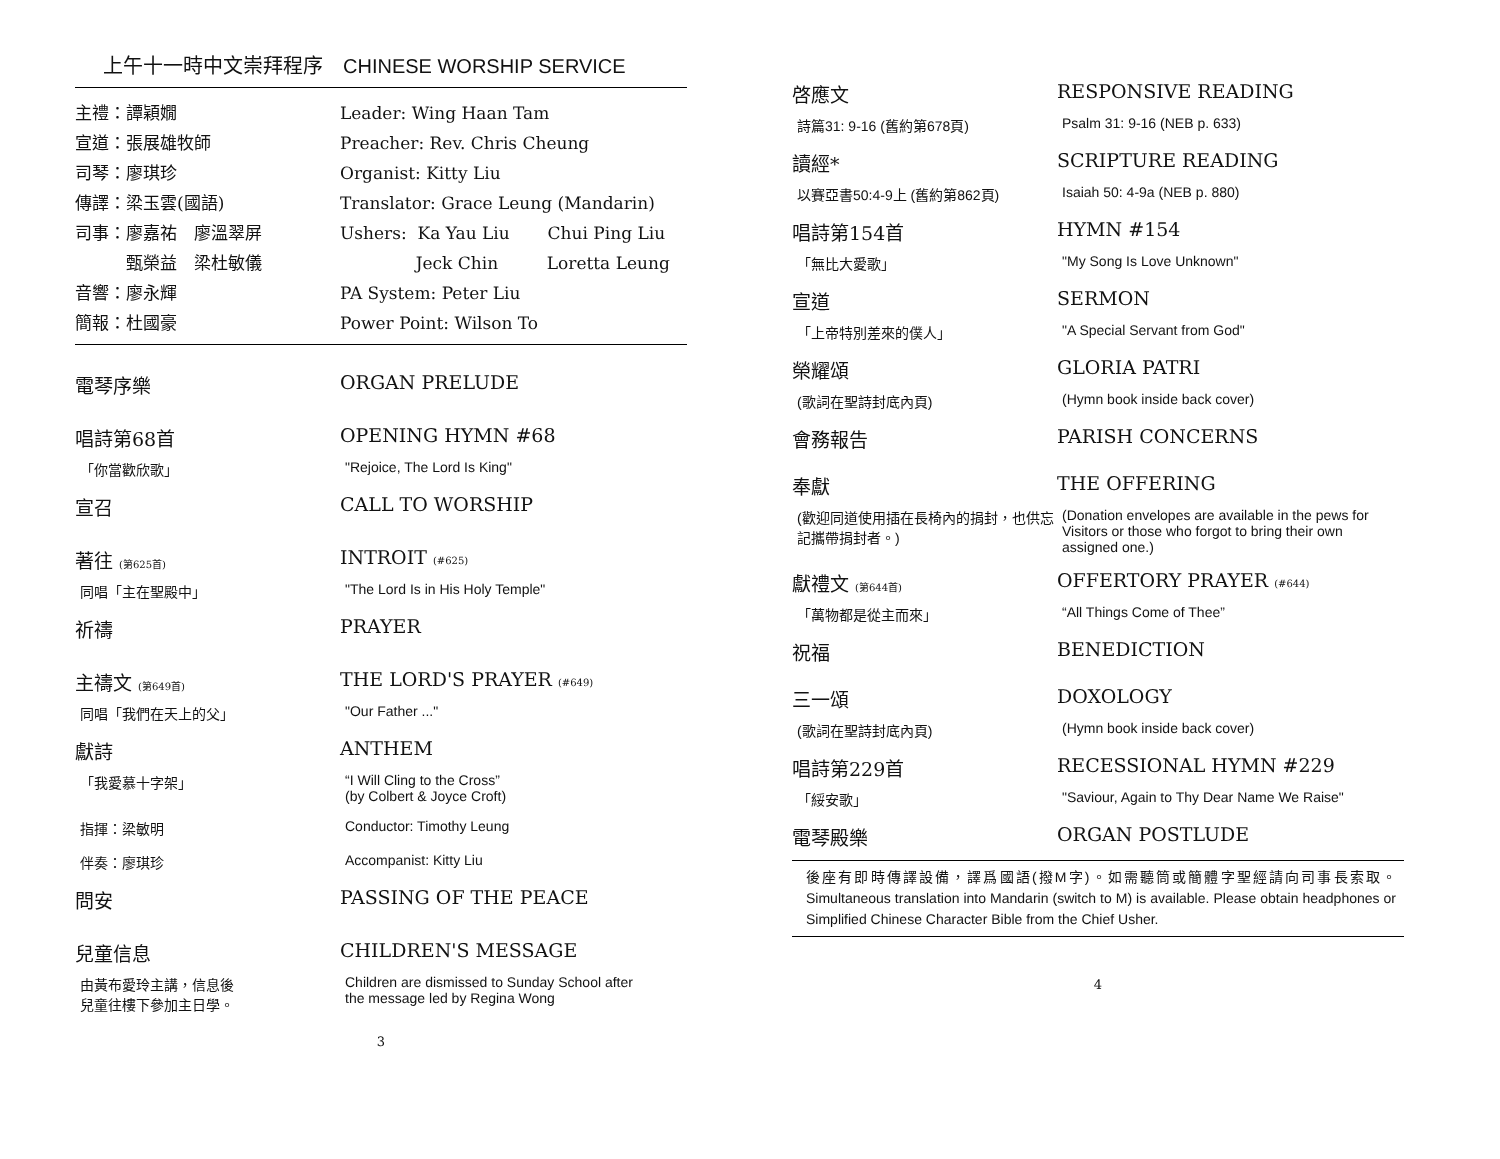上午十一時中文崇拜程序　CHINESE WORSHIP SERVICE
主禮：譚穎嫺 Leader: Wing Haan Tam
宣道：張展雄牧師 Preacher: Rev. Chris Cheung
司琴：廖琪珍 Organist: Kitty Liu
傳譯：梁玉雲(國語) Translator: Grace Leung (Mandarin)
司事：廖嘉祐　廖溫翠屏 Ushers: Ka Yau Liu Chui Ping Liu
　　　甄榮益　梁杜敏儀 Jeck Chin Loretta Leung
音響：廖永輝 PA System: Peter Liu
簡報：杜國豪 Power Point: Wilson To
電琴序樂 ORGAN PRELUDE
唱詩第68首 OPENING HYMN #68
「你當歡欣歌」 "Rejoice, The Lord Is King"
宣召 CALL TO WORSHIP
著往 (第625首)
INTROIT (#625)
同唱「主在聖殿中」 "The Lord Is in His Holy Temple"
祈禱 PRAYER
主禱文 (第649首)
THE LORD'S PRAYER (#649)
同唱「我們在天上的父」 "Our Father ..."
獻詩 ANTHEM
「我愛慕十字架」 “I Will Cling to the Cross”
(by Colbert & Joyce Croft)
指揮：梁敏明 Conductor: Timothy Leung
伴奏：廖琪珍 Accompanist: Kitty Liu
問安 PASSING OF THE PEACE
兒童信息 CHILDREN'S MESSAGE
由黃布愛玲主講，信息後
兒童往樓下參加主日學。
Children are dismissed to Sunday School after
the message led by Regina Wong
3
啓應文 RESPONSIVE READING
詩篇31: 9-16 (舊約第678頁) Psalm 31: 9-16 (NEB p. 633)
讀經* SCRIPTURE READING
以賽亞書50:4-9上 (舊約第862頁) Isaiah 50: 4-9a (NEB p. 880)
唱詩第154首 HYMN #154
「無比大愛歌」 "My Song Is Love Unknown"
宣道 SERMON
「上帝特別差來的僕人」 "A Special Servant from God"
榮耀頌 GLORIA PATRI
(歌詞在聖詩封底內頁) (Hymn book inside back cover)
會務報告 PARISH CONCERNS
奉獻 THE OFFERING
(歡迎同道使用插在長椅內的捐封，也供忘記攜帶捐封者。)
(Donation envelopes are available in the pews for Visitors or those who forgot to bring their own assigned one.)
獻禮文 (第644首)
OFFERTORY PRAYER (#644)
「萬物都是從主而來」 “All Things Come of Thee”
祝福 BENEDICTION
三一頌 DOXOLOGY
(歌詞在聖詩封底內頁) (Hymn book inside back cover)
唱詩第229首 RECESSIONAL HYMN #229
「綏安歌」 "Saviour, Again to Thy Dear Name We Raise"
電琴殿樂 ORGAN POSTLUDE
後座有即時傳譯設備，譯爲國語(撥M字)。如需聽筒或簡體字聖經請向司事長索取。Simultaneous translation into Mandarin (switch to M) is available. Please obtain headphones or Simplified Chinese Character Bible from the Chief Usher.
4